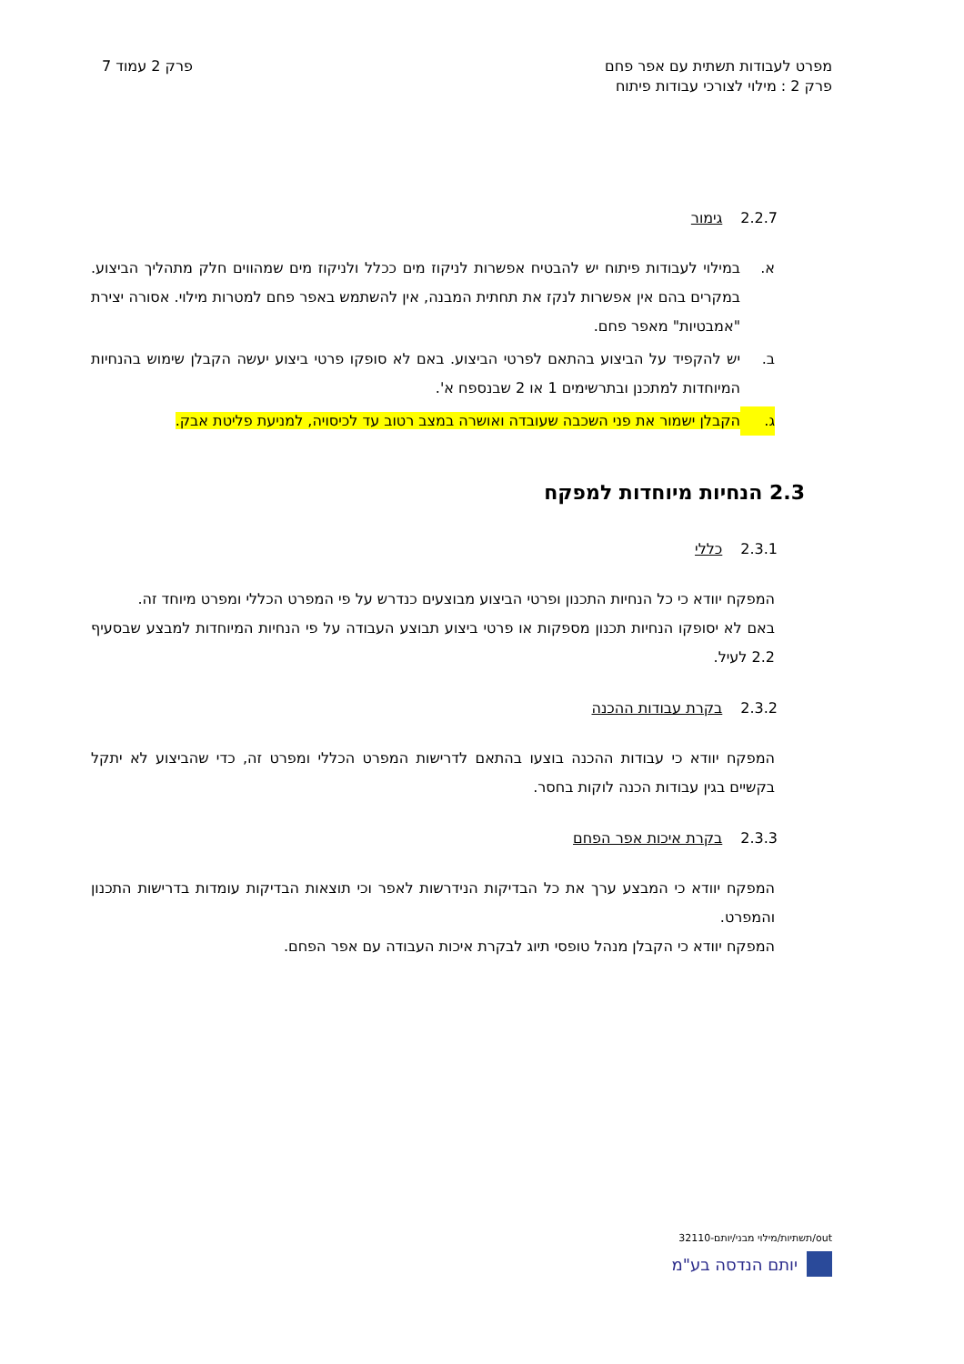מפרט לעבודות תשתית עם אפר פחם
פרק 2 : מילוי לצורכי עבודות פיתוח
פרק 2 עמוד 7
2.2.7 גימור
א. במילוי לעבודות פיתוח יש להבטיח אפשרות לניקוז מים ככלל ולניקוז מים שמהווים חלק מתהליך הביצוע. במקרים בהם אין אפשרות לנקז את תחתית המבנה, אין להשתמש באפר פחם למטרות מילוי. אסורה יצירת "אמבטיות" מאפר פחם.
ב. יש להקפיד על הביצוע בהתאם לפרטי הביצוע. באם לא סופקו פרטי ביצוע יעשה הקבלן שימוש בהנחיות המיוחדות למתכנן ובתרשימים 1 או 2 שבנספח א'.
ג. הקבלן ישמור את פני השכבה שעובדה ואושרה במצב רטוב עד לכיסויה, למניעת פליטת אבק.
2.3 הנחיות מיוחדות למפקח
2.3.1 כללי
המפקח יוודא כי כל הנחיות התכנון ופרטי הביצוע מבוצעים כנדרש על פי המפרט הכללי ומפרט מיוחד זה.
באם לא יסופקו הנחיות תכנון מספקות או פרטי ביצוע תבוצע העבודה על פי הנחיות המיוחדות למבצע שבסעיף 2.2 לעיל.
2.3.2 בקרת עבודות ההכנה
המפקח יוודא כי עבודות ההכנה בוצעו בהתאם לדרישות המפרט הכללי ומפרט זה, כדי שהביצוע לא יתקל בקשיים בגין עבודות הכנה לוקות בחסר.
2.3.3 בקרת איכות אפר הפחם
המפקח יוודא כי המבצע ערך את כל הבדיקות הנידרשות לאפר וכי תוצאות הבדיקות עומדות בדרישות התכנון והמפרט.
המפקח יוודא כי הקבלן מנהל טופסי תיוג לבקרת איכות העבודה עם אפר הפחם.
out/תשתיות/מילוי מבני/יותם-32110
יותם הנדסה בע"מ